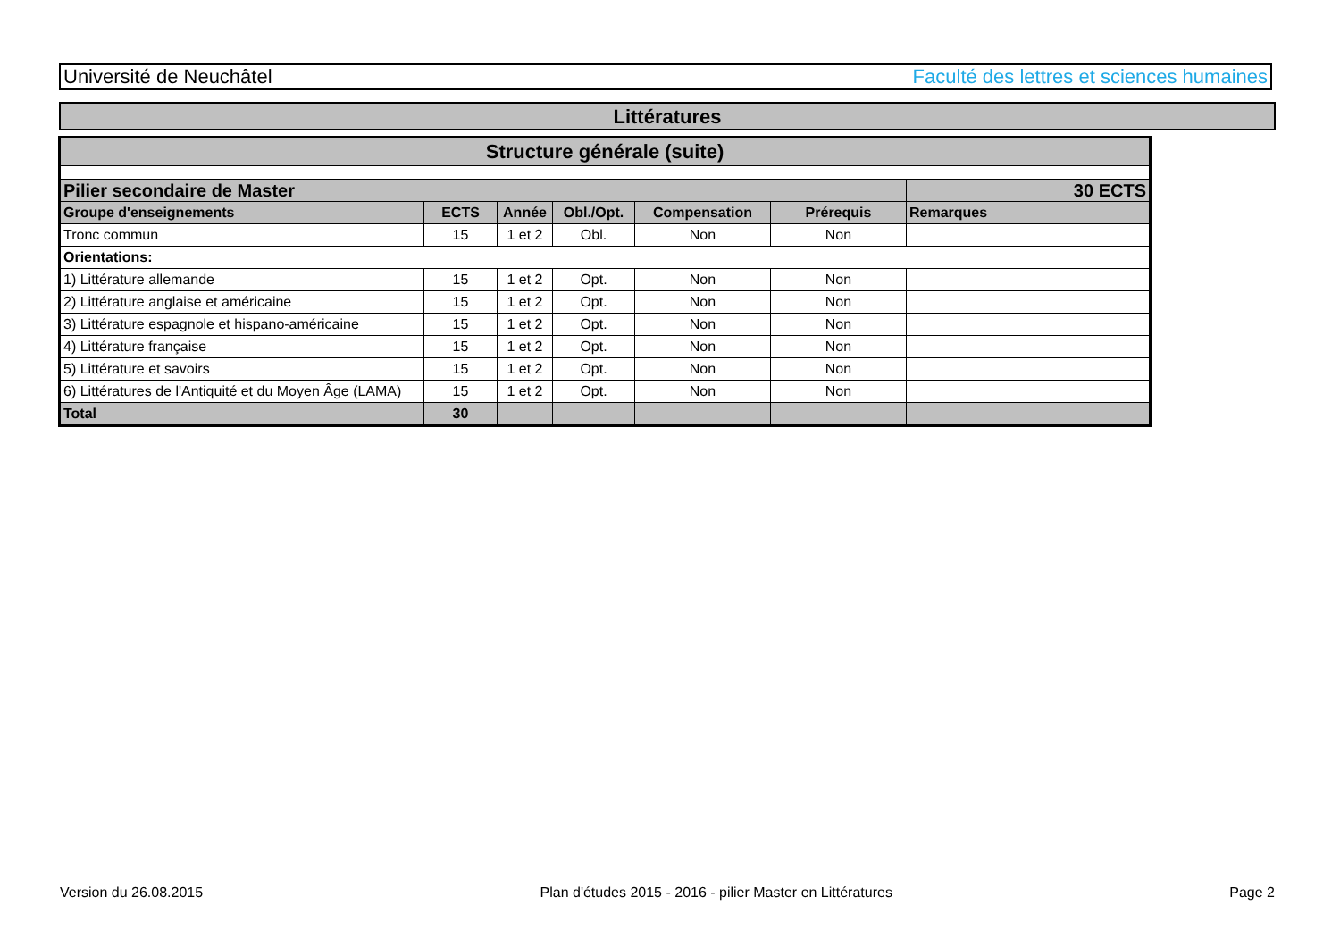Université de Neuchâtel Faculté des lettres et sciences humaines
Littératures
| Structure générale (suite) | | | | | | |
| --- | --- | --- | --- | --- | --- | --- |
| Pilier secondaire de Master | | | | | | 30 ECTS |
| Groupe d'enseignements | ECTS | Année | Obl./Opt. | Compensation | Prérequis | Remarques |
| Tronc commun | 15 | 1 et 2 | Obl. | Non | Non | |
| Orientations: | | | | | | |
| 1) Littérature allemande | 15 | 1 et 2 | Opt. | Non | Non | |
| 2) Littérature anglaise et américaine | 15 | 1 et 2 | Opt. | Non | Non | |
| 3) Littérature espagnole et hispano-américaine | 15 | 1 et 2 | Opt. | Non | Non | |
| 4) Littérature française | 15 | 1 et 2 | Opt. | Non | Non | |
| 5) Littérature et savoirs | 15 | 1 et 2 | Opt. | Non | Non | |
| 6) Littératures de l'Antiquité et du Moyen Âge (LAMA) | 15 | 1 et 2 | Opt. | Non | Non | |
| Total | 30 | | | | | |
Version du 26.08.2015 Plan d'études 2015 - 2016 - pilier Master en Littératures Page 2